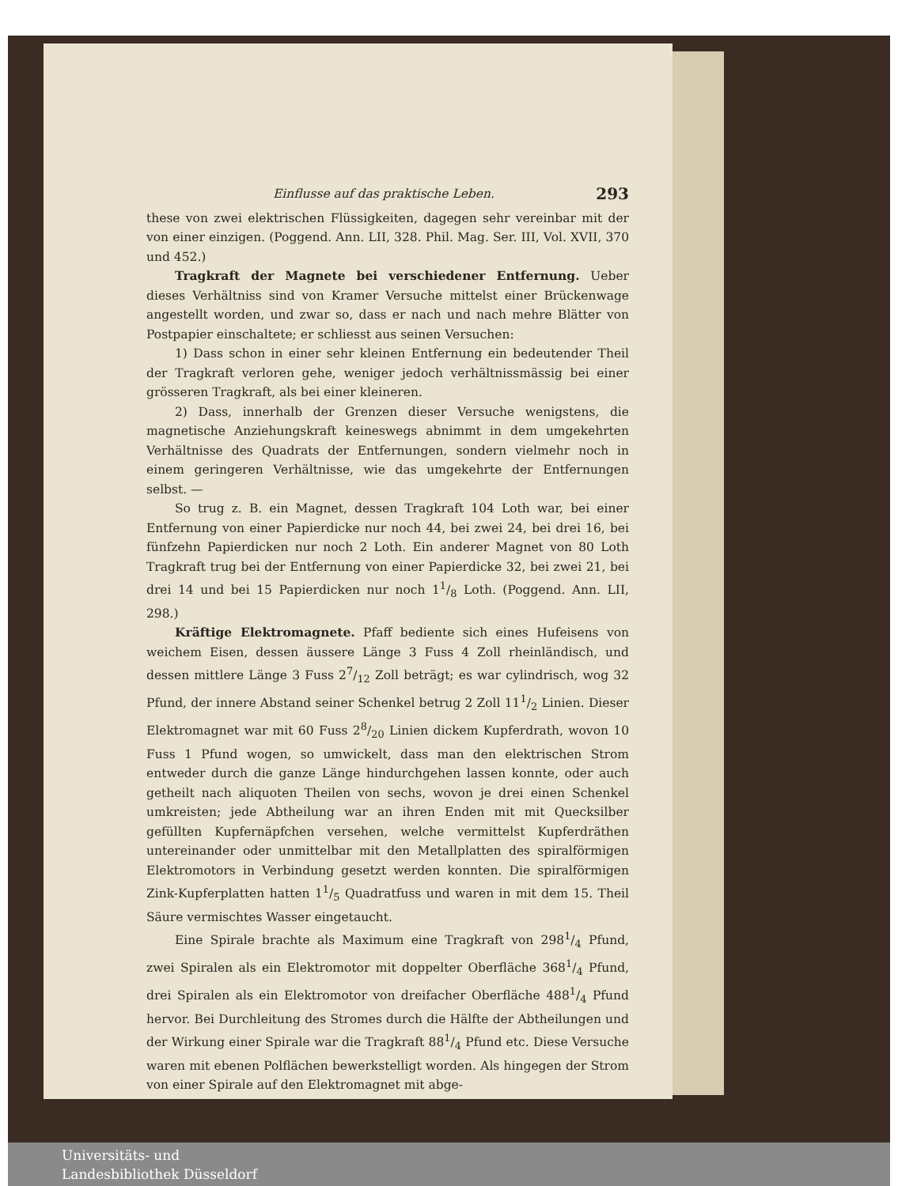Einflusse auf das praktische Leben. 293
these von zwei elektrischen Flüssigkeiten, dagegen sehr vereinbar mit der von einer einzigen. (Poggend. Ann. LII, 328. Phil. Mag. Ser. III, Vol. XVII, 370 und 452.)
Tragkraft der Magnete bei verschiedener Entfernung. Ueber dieses Verhältniss sind von Kramer Versuche mittelst einer Brückenwage angestellt worden, und zwar so, dass er nach und nach mehre Blätter von Postpapier einschaltete; er schliesst aus seinen Versuchen:
1) Dass schon in einer sehr kleinen Entfernung ein bedeutender Theil der Tragkraft verloren gehe, weniger jedoch verhältnissmässig bei einer grösseren Tragkraft, als bei einer kleineren.
2) Dass, innerhalb der Grenzen dieser Versuche wenigstens, die magnetische Anziehungskraft keineswegs abnimmt in dem umgekehrten Verhältnisse des Quadrats der Entfernungen, sondern vielmehr noch in einem geringeren Verhältnisse, wie das umgekehrte der Entfernungen selbst. —
So trug z. B. ein Magnet, dessen Tragkraft 104 Loth war, bei einer Entfernung von einer Papierdicke nur noch 44, bei zwei 24, bei drei 16, bei fünfzehn Papierdicken nur noch 2 Loth. Ein anderer Magnet von 80 Loth Tragkraft trug bei der Entfernung von einer Papierdicke 32, bei zwei 21, bei drei 14 und bei 15 Papierdicken nur noch 11/8 Loth. (Poggend. Ann. LII, 298.)
Kräftige Elektromagnete. Pfaff bediente sich eines Hufeisens von weichem Eisen, dessen äussere Länge 3 Fuss 4 Zoll rheinländisch, und dessen mittlere Länge 3 Fuss 27/12 Zoll beträgt; es war cylindrisch, wog 32 Pfund, der innere Abstand seiner Schenkel betrug 2 Zoll 111/2 Linien. Dieser Elektromagnet war mit 60 Fuss 28/20 Linien dickem Kupferdrath, wovon 10 Fuss 1 Pfund wogen, so umwickelt, dass man den elektrischen Strom entweder durch die ganze Länge hindurchgehen lassen konnte, oder auch getheilt nach aliquoten Theilen von sechs, wovon je drei einen Schenkel umkreisten; jede Abtheilung war an ihren Enden mit mit Quecksilber gefüllten Kupfernäpfchen versehen, welche vermittelst Kupferdräthen untereinander oder unmittelbar mit den Metallplatten des spiralförmigen Elektromotors in Verbindung gesetzt werden konnten. Die spiralförmigen Zink-Kupferplatten hatten 11/5 Quadratfuss und waren in mit dem 15. Theil Säure vermischtes Wasser eingetaucht.
Eine Spirale brachte als Maximum eine Tragkraft von 2981/4 Pfund, zwei Spiralen als ein Elektromotor mit doppelter Oberfläche 3681/4 Pfund, drei Spiralen als ein Elektromotor von dreifacher Oberfläche 4881/4 Pfund hervor. Bei Durchleitung des Stromes durch die Hälfte der Abtheilungen und der Wirkung einer Spirale war die Tragkraft 881/4 Pfund etc. Diese Versuche waren mit ebenen Polflächen bewerkstelligt worden. Als hingegen der Strom von einer Spirale auf den Elektromagnet mit abge-
Universitäts- und
Landesbibliothek Düsseldorf